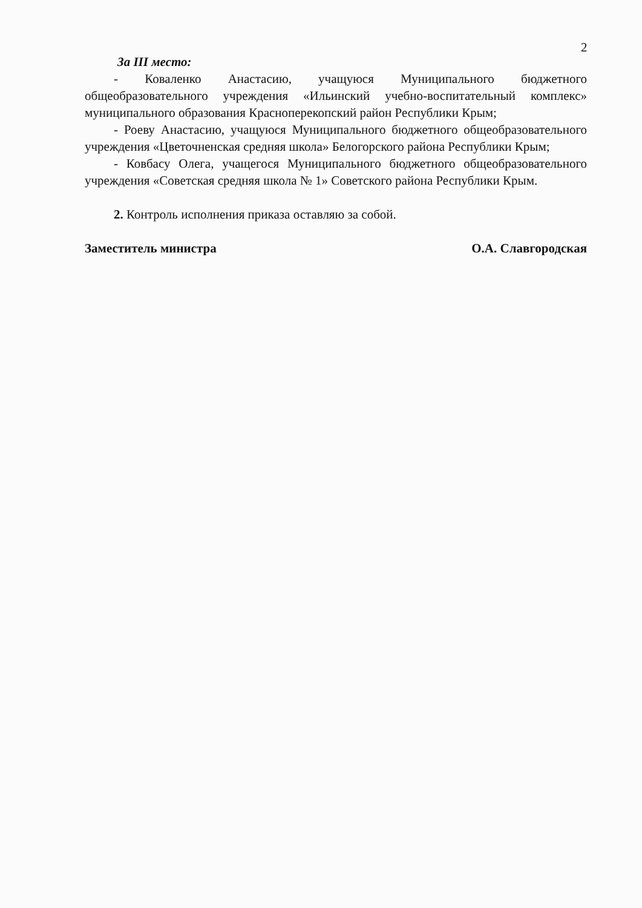2
За III место:
- Коваленко Анастасию, учащуюся Муниципального бюджетного общеобразовательного учреждения «Ильинский учебно-воспитательный комплекс» муниципального образования Красноперекопский район Республики Крым;
- Роеву Анастасию, учащуюся Муниципального бюджетного общеобразовательного учреждения «Цветочненская средняя школа» Белогорского района Республики Крым;
- Ковбасу Олега, учащегося Муниципального бюджетного общеобразовательного учреждения «Советская средняя школа № 1» Советского района Республики Крым.
2. Контроль исполнения приказа оставляю за собой.
Заместитель министра О.А. Славгородская